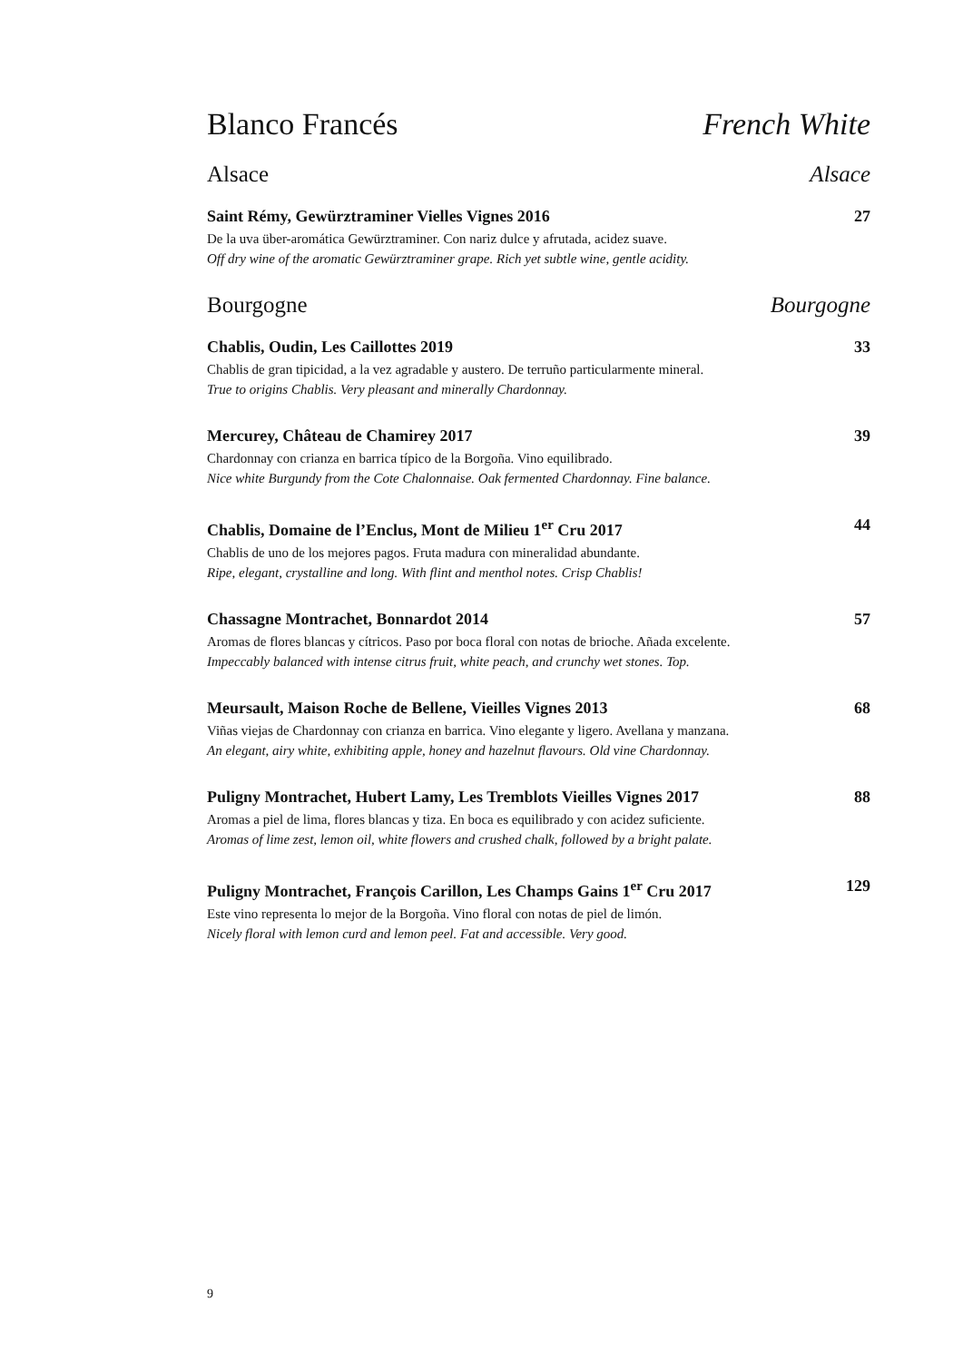Blanco Francés French White
Alsace Alsace
Saint Rémy, Gewürztraminer Vielles Vignes 2016 27
De la uva über-aromática Gewürztraminer. Con nariz dulce y afrutada, acidez suave.
Off dry wine of the aromatic Gewürztraminer grape. Rich yet subtle wine, gentle acidity.
Bourgogne Bourgogne
Chablis, Oudin, Les Caillottes 2019 33
Chablis de gran tipicidad, a la vez agradable y austero. De terruño particularmente mineral.
True to origins Chablis. Very pleasant and minerally Chardonnay.
Mercurey, Château de Chamirey 2017 39
Chardonnay con crianza en barrica típico de la Borgoña. Vino equilibrado.
Nice white Burgundy from the Cote Chalonnaise. Oak fermented Chardonnay. Fine balance.
Chablis, Domaine de l’Enclus, Mont de Milieu 1<sup>er</sup> Cru 2017 44
Chablis de uno de los mejores pagos. Fruta madura con mineralidad abundante.
Ripe, elegant, crystalline and long. With flint and menthol notes. Crisp Chablis!
Chassagne Montrachet, Bonnardot 2014 57
Aromas de flores blancas y cítricos. Paso por boca floral con notas de brioche. Añada excelente.
Impeccably balanced with intense citrus fruit, white peach, and crunchy wet stones. Top.
Meursault, Maison Roche de Bellene, Vieilles Vignes 2013 68
Viñas viejas de Chardonnay con crianza en barrica. Vino elegante y ligero. Avellana y manzana.
An elegant, airy white, exhibiting apple, honey and hazelnut flavours. Old vine Chardonnay.
Puligny Montrachet, Hubert Lamy, Les Tremblots Vieilles Vignes 2017 88
Aromas a piel de lima, flores blancas y tiza. En boca es equilibrado y con acidez suficiente.
Aromas of lime zest, lemon oil, white flowers and crushed chalk, followed by a bright palate.
Puligny Montrachet, François Carillon, Les Champs Gains 1<sup>er</sup> Cru 2017 129
Este vino representa lo mejor de la Borgoña. Vino floral con notas de piel de limón.
Nicely floral with lemon curd and lemon peel. Fat and accessible. Very good.
9